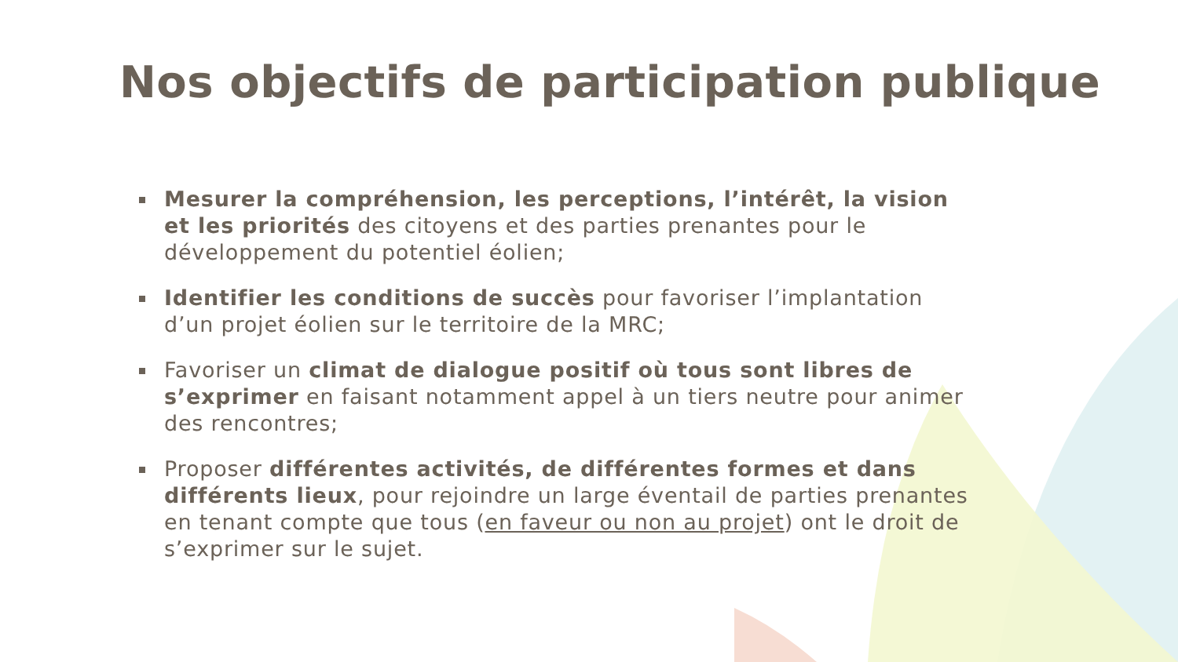Nos objectifs de participation publique
Mesurer la compréhension, les perceptions, l’intérêt, la vision et les priorités des citoyens et des parties prenantes pour le développement du potentiel éolien;
Identifier les conditions de succès pour favoriser l’implantation d’un projet éolien sur le territoire de la MRC;
Favoriser un climat de dialogue positif où tous sont libres de s’exprimer en faisant notamment appel à un tiers neutre pour animer des rencontres;
Proposer différentes activités, de différentes formes et dans différents lieux, pour rejoindre un large éventail de parties prenantes en tenant compte que tous (en faveur ou non au projet) ont le droit de s’exprimer sur le sujet.